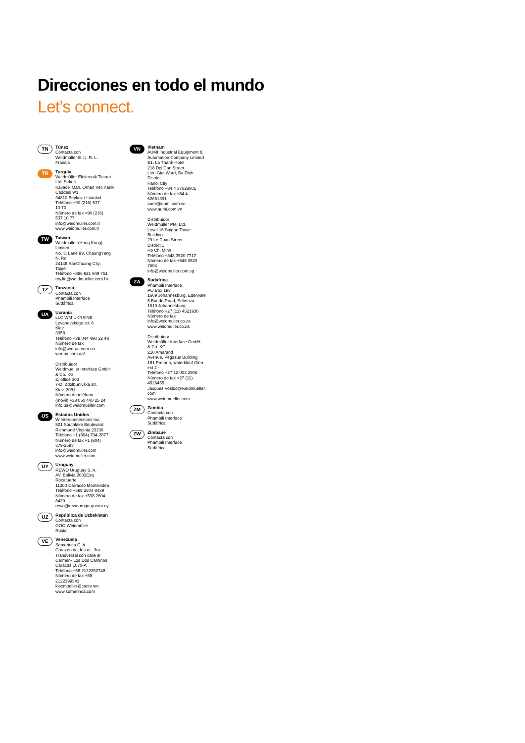Direcciones en todo el mundo
Let’s connect.
TN
Túnez
Contacta con
Weidmüller E. U. R. L.
Francia
TR
Turquía
Weidmüller Elektronik Ticaret
Ltd. Sirketi
Kavacik Mah. Orhan Veli Kanik
Caddesi 9/1
34810 Beykoz / Istanbul
Teléfono +90 (216) 537
10 70
Número de fax +90 (216)
537 10 77
info@weidmuller.com.tr
www.weidmuller.com.tr
TW
Taiwán
Weidmuller (Hong Kong)
Limited
No. 3, Lane 89, ChaungYang
N. Rd
24148 SanChuang City,
Taipei
Teléfono +886 921 949 751
roy.lin@weidmueller.com.hk
TZ
Tanzania
Contacta con
Phambili Interface
Sudáfrica
UA
Ucrania
LLC WM UKRAINE
Levanevskogo str. 6
Kiev
3058
Teléfono +38 044 490 32 48
Número de fax
info@wm-ua.com.ua
wm-ua.com.ua/
Distribuidor
Weidmueller Interface GmbH
& Co. KG
Z, office 303
7-D, Zdolbunivska str.
Kiev, 2081
Número de teléfono
(móvil) +38 050 440 25 24
info.ua@weidmueller.com
US
Estados Unidos
W Interconnections Inc.
821 Southlake Boulevard
Richmond Virginia 23236
Teléfono +1 (804) 794-2877
Número de fax +1 (804)
379-2593
info@weidmuller.com
www.weidmuller.com
UY
Uruguay
REWO Uruguay S. A.
AV. Bolivia 2001Esq
Rocafuerte
11300 Carracso Montevideo
Teléfono +598 2604 8439
Número de fax +598 2604
8439
rewo@rewouruguay.com.uy
UZ
República de Uzbekistán
Contacta con
OOO Weidmüller
Rusia
VE
Venezuela
Somerinca C. A.
Corazon de Jesus - 3ra
Transversal con calle el
Carmen- Los Dos Caminos
Caracas 1070-A
Teléfono +58 2122352748
Número de fax +58
2122399341
klocmoeller@cantv.net
www.somerinca.com
VN
Vietnam
AUMI Industrial Equipment &
Automation Company Limited
E1, La Thanh Hotel
218 Doi Can Street
Lieu Giai Ward, Ba Dinh
District
Hanoi City
Teléfono +84 4 37628601
Número de fax +84 4
62661391
aumi@aumi.com.vn
www.aumi.com.vn
Distribuidor
Weidmüller Pte. Ltd.
Level 16 Saigon Tower
Building
29 Le Duan Street
District 1
Ho Chi Minh
Teléfono +848 3520 7717
Número de fax +848 3520
7604
info@weidmuller.com.sg
ZA
Sudáfrica
Phambili Interface
PO Box 193
1609 Johannesburg, Edenvale
5 Bundo Road, Sebenza
1610 Johannesburg
Teléfono +27 (11) 4521930
Número de fax
info@weidmuller.co.za
www.weidmuller.co.za
Distribuidor
Weidmüller Interface GmbH
& Co. KG
210 Amarand
Avenue, Pegasus Building
181 Pretoria, waterkloof Glen
ext 2 -
Teléfono +27 12 003 2906
Número de fax +27 (11)
4526455
Jacques.Vosloo@weidmueller.
com
www.weidmueller.com
ZM
Zambia
Contacta con
Phambili Interface
Sudáfrica
ZW
Zimbaue
Contacta con
Phambili Interface
Sudáfrica